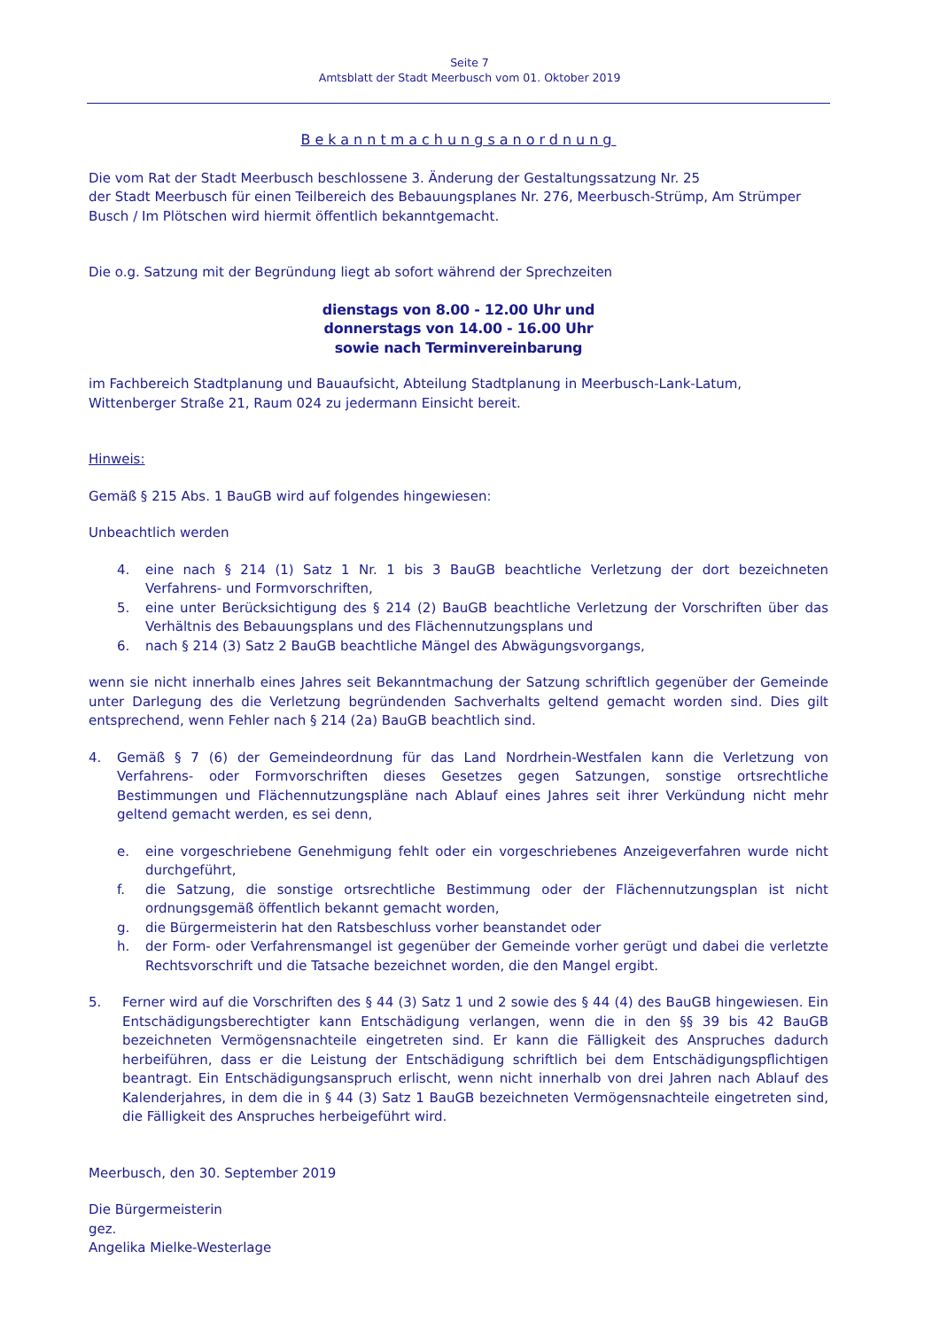Seite 7
Amtsblatt der Stadt Meerbusch vom 01. Oktober 2019
Bekanntmachungsanordnung
Die vom Rat der Stadt Meerbusch beschlossene 3. Änderung der Gestaltungssatzung Nr. 25
der Stadt Meerbusch für einen Teilbereich des Bebauungsplanes Nr. 276, Meerbusch-Strümp, Am Strümper Busch / Im Plötschen wird hiermit öffentlich bekanntgemacht.
Die o.g. Satzung mit der Begründung liegt ab sofort während der Sprechzeiten
dienstags von 8.00 - 12.00 Uhr und
donnerstags von 14.00 - 16.00 Uhr
sowie nach Terminvereinbarung
im Fachbereich Stadtplanung und Bauaufsicht, Abteilung Stadtplanung in Meerbusch-Lank-Latum,
Wittenberger Straße 21, Raum 024 zu jedermann Einsicht bereit.
Hinweis:
Gemäß § 215 Abs. 1 BauGB wird auf folgendes hingewiesen:
Unbeachtlich werden
4. eine nach § 214 (1) Satz 1 Nr. 1 bis 3 BauGB beachtliche Verletzung der dort bezeichneten Verfahrens- und Formvorschriften,
5. eine unter Berücksichtigung des § 214 (2) BauGB beachtliche Verletzung der Vorschriften über das Verhältnis des Bebauungsplans und des Flächennutzungsplans und
6. nach § 214 (3) Satz 2 BauGB beachtliche Mängel des Abwägungsvorgangs,
wenn sie nicht innerhalb eines Jahres seit Bekanntmachung der Satzung schriftlich gegenüber der Gemeinde unter Darlegung des die Verletzung begründenden Sachverhalts geltend gemacht worden sind. Dies gilt entsprechend, wenn Fehler nach § 214 (2a) BauGB beachtlich sind.
4. Gemäß § 7 (6) der Gemeindeordnung für das Land Nordrhein-Westfalen kann die Verletzung von Verfahrens- oder Formvorschriften dieses Gesetzes gegen Satzungen, sonstige ortsrechtliche Bestimmungen und Flächennutzungspläne nach Ablauf eines Jahres seit ihrer Verkündung nicht mehr geltend gemacht werden, es sei denn,
e. eine vorgeschriebene Genehmigung fehlt oder ein vorgeschriebenes Anzeigeverfahren wurde nicht durchgeführt,
f. die Satzung, die sonstige ortsrechtliche Bestimmung oder der Flächennutzungsplan ist nicht ordnungsgemäß öffentlich bekannt gemacht worden,
g. die Bürgermeisterin hat den Ratsbeschluss vorher beanstandet oder
h. der Form- oder Verfahrensmangel ist gegenüber der Gemeinde vorher gerügt und dabei die verletzte Rechtsvorschrift und die Tatsache bezeichnet worden, die den Mangel ergibt.
5. Ferner wird auf die Vorschriften des § 44 (3) Satz 1 und 2 sowie des § 44 (4) des BauGB hingewiesen. Ein Entschädigungsberechtigter kann Entschädigung verlangen, wenn die in den §§ 39 bis 42 BauGB bezeichneten Vermögensnachteile eingetreten sind. Er kann die Fälligkeit des Anspruches dadurch herbeiführen, dass er die Leistung der Entschädigung schriftlich bei dem Entschädigungspflichtigen beantragt. Ein Entschädigungsanspruch erlischt, wenn nicht innerhalb von drei Jahren nach Ablauf des Kalenderjahres, in dem die in § 44 (3) Satz 1 BauGB bezeichneten Vermögensnachteile eingetreten sind, die Fälligkeit des Anspruches herbeigeführt wird.
Meerbusch, den 30. September 2019
Die Bürgermeisterin
gez.
Angelika Mielke-Westerlage